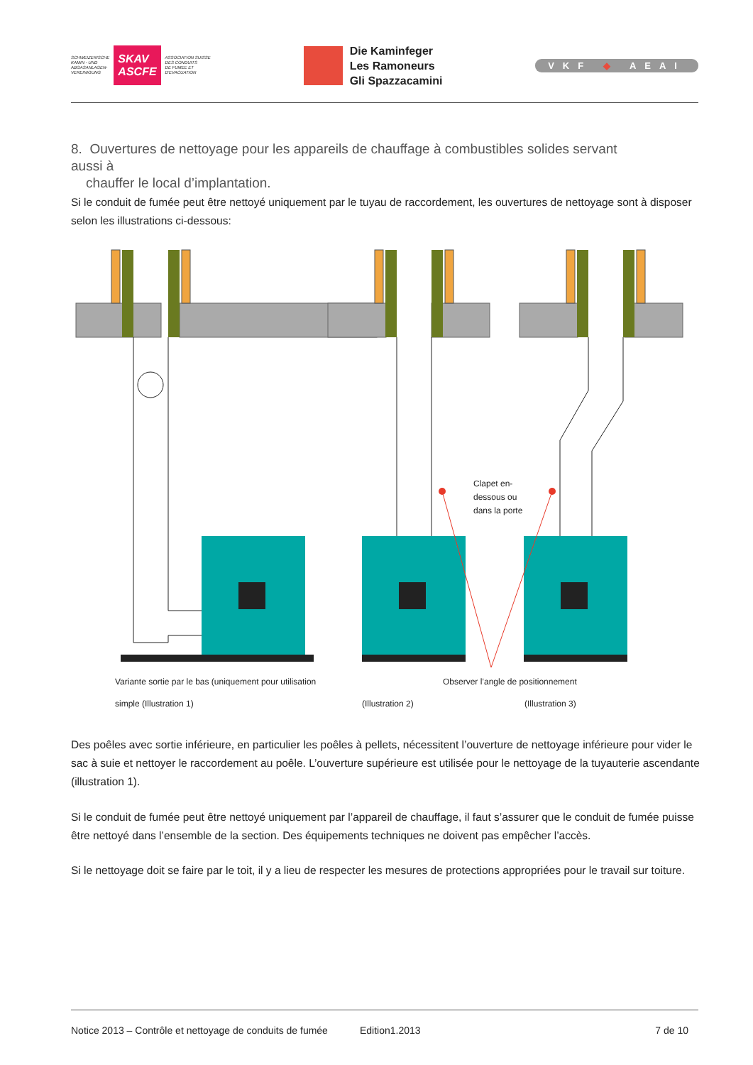SCHWEIZERISCHE
KAMIN - UND
ABGASANLAGEN-
VEREINIGUNG
SKAV
ASCFE
ASSOCIATION SUISSE
DES CONDUITS
DE FUMEE ET
D'EVACUATION
Die Kaminfeger
Les Ramoneurs
Gli Spazzacamini
VKF ◆ AEAI
8. Ouvertures de nettoyage pour les appareils de chauffage à combustibles solides servant aussi à
chauffer le local d’implantation.
Si le conduit de fumée peut être nettoyé uniquement par le tuyau de raccordement, les ouvertures de nettoyage sont à disposer selon les illustrations ci-dessous:
Clapet en-
dessous ou
dans la porte
Variante sortie par le bas (uniquement pour utilisation
Observer l’angle de positionnement
simple (Illustration 1) (Illustration 2) (Illustration 3)
Des poêles avec sortie inférieure, en particulier les poêles à pellets, nécessitent l’ouverture de nettoyage inférieure pour vider le sac à suie et nettoyer le raccordement au poêle. L’ouverture supérieure est utilisée pour le nettoyage de la tuyauterie ascendante (illustration 1).
Si le conduit de fumée peut être nettoyé uniquement par l’appareil de chauffage, il faut s’assurer que le conduit de fumée puisse être nettoyé dans l’ensemble de la section. Des équipements techniques ne doivent pas empêcher l’accès.
Si le nettoyage doit se faire par le toit, il y a lieu de respecter les mesures de protections appropriées pour le travail sur toiture.
Notice 2013 – Contrôle et nettoyage de conduits de fumée Edition1.2013 7 de 10